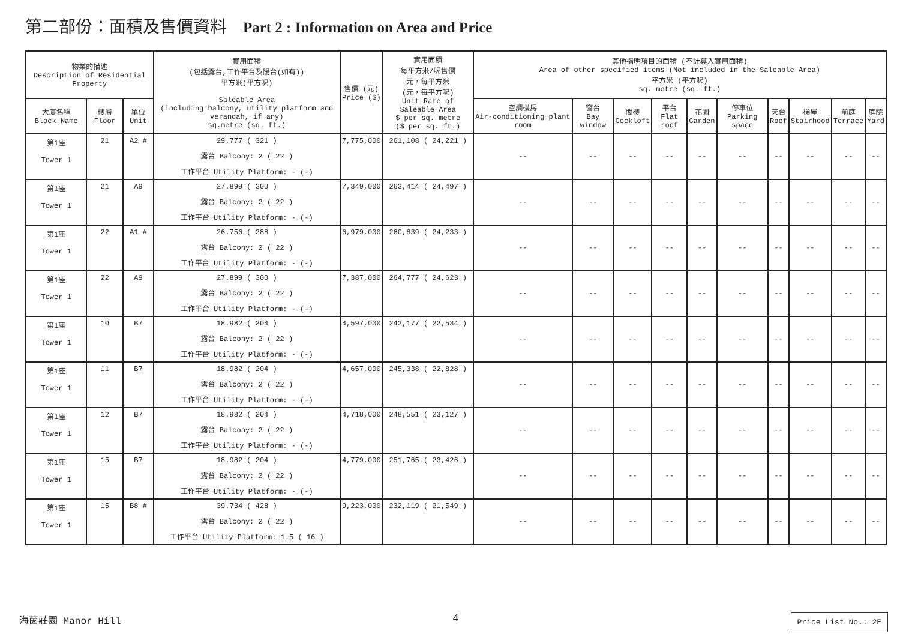第二部份：面積及售價資料 Part 2 : Information on Area and Price
| 物業的描述 Description of Residential Property | | | 實用面積 (包括露台,工作平台及陽台(如有)) 平方米(平方呎) Saleable Area (including balcony, utility platform and verandah, if any) sq.metre (sq. ft.) | 售價 (元) Price ($) | 實用面積 每平方米/呎售價 元，每平方米 (元，每平方呎) Unit Rate of Saleable Area $ per sq. metre ($ per sq. ft.) | 其他指明項目的面積 (不計算入實用面積) Area of other specified items (Not included in the Saleable Area) 平方米 (平方呎) sq. metre (sq. ft.) | | | | | | | | | |
| --- | --- | --- | --- | --- | --- | --- | --- | --- | --- | --- | --- | --- | --- | --- | --- |
| 大廈名稱 Block Name | 樓層 Floor | 單位 Unit | | | | 空調機房 Air-conditioning plant room | 窗台 Bay window | 閣樓 Cockloft | 平台 Flat roof | 花園 Garden | 停車位 Parking space | 天台 Roof | 梯屋 Stairhood | 前庭 Terrace | 庭院 Yard |
| 第1座 Tower 1 | 21 | A2 # | 29.777 ( 321 ) 露台 Balcony: 2 ( 22 ) 工作平台 Utility Platform: - (-) | 7,775,000 | 261,108 ( 24,221 ) | -- | -- | -- | -- | -- | -- | -- | -- | -- | -- |
| 第1座 Tower 1 | 21 | A9 | 27.899 ( 300 ) 露台 Balcony: 2 ( 22 ) 工作平台 Utility Platform: - (-) | 7,349,000 | 263,414 ( 24,497 ) | -- | -- | -- | -- | -- | -- | -- | -- | -- | -- |
| 第1座 Tower 1 | 22 | A1 # | 26.756 ( 288 ) 露台 Balcony: 2 ( 22 ) 工作平台 Utility Platform: - (-) | 6,979,000 | 260,839 ( 24,233 ) | -- | -- | -- | -- | -- | -- | -- | -- | -- | -- |
| 第1座 Tower 1 | 22 | A9 | 27.899 ( 300 ) 露台 Balcony: 2 ( 22 ) 工作平台 Utility Platform: - (-) | 7,387,000 | 264,777 ( 24,623 ) | -- | -- | -- | -- | -- | -- | -- | -- | -- | -- |
| 第1座 Tower 1 | 10 | B7 | 18.982 ( 204 ) 露台 Balcony: 2 ( 22 ) 工作平台 Utility Platform: - (-) | 4,597,000 | 242,177 ( 22,534 ) | -- | -- | -- | -- | -- | -- | -- | -- | -- | -- |
| 第1座 Tower 1 | 11 | B7 | 18.982 ( 204 ) 露台 Balcony: 2 ( 22 ) 工作平台 Utility Platform: - (-) | 4,657,000 | 245,338 ( 22,828 ) | -- | -- | -- | -- | -- | -- | -- | -- | -- | -- |
| 第1座 Tower 1 | 12 | B7 | 18.982 ( 204 ) 露台 Balcony: 2 ( 22 ) 工作平台 Utility Platform: - (-) | 4,718,000 | 248,551 ( 23,127 ) | -- | -- | -- | -- | -- | -- | -- | -- | -- | -- |
| 第1座 Tower 1 | 15 | B7 | 18.982 ( 204 ) 露台 Balcony: 2 ( 22 ) 工作平台 Utility Platform: - (-) | 4,779,000 | 251,765 ( 23,426 ) | -- | -- | -- | -- | -- | -- | -- | -- | -- | -- |
| 第1座 Tower 1 | 15 | B8 # | 39.734 ( 428 ) 露台 Balcony: 2 ( 22 ) 工作平台 Utility Platform: 1.5 ( 16 ) | 9,223,000 | 232,119 ( 21,549 ) | -- | -- | -- | -- | -- | -- | -- | -- | -- | -- |
海茵莊園 Manor Hill 4 Price List No.: 2E